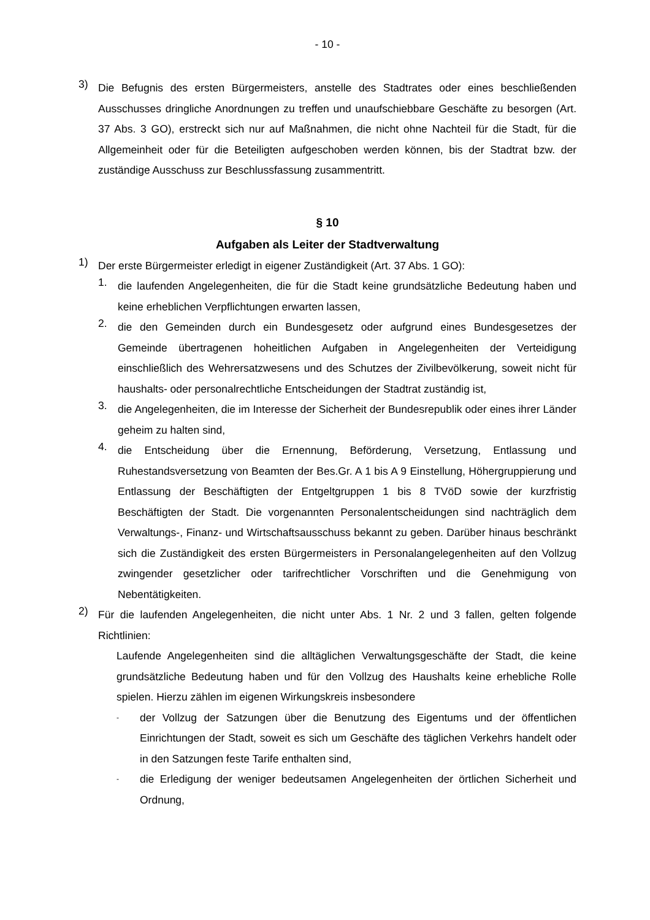- 10 -
3)
Die Befugnis des ersten Bürgermeisters, anstelle des Stadtrates oder eines beschließen­den Ausschusses dringliche Anordnungen zu treffen und unaufschiebbare Geschäfte zu besorgen (Art. 37 Abs. 3 GO), erstreckt sich nur auf Maßnahmen, die nicht ohne Nachteil für die Stadt, für die Allgemeinheit oder für die Beteiligten aufgeschoben werden können, bis der Stadtrat bzw. der zuständige Ausschuss zur Beschlussfassung zusammentritt.
§ 10
Aufgaben als Leiter der Stadtverwaltung
1)
Der erste Bürgermeister erledigt in eigener Zuständigkeit (Art. 37 Abs. 1 GO):
1.
die laufenden Angelegenheiten, die für die Stadt keine grundsätzliche Bedeutung ha­ben und keine erheblichen Verpflichtungen erwarten lassen,
2.
die den Gemeinden durch ein Bundesgesetz oder aufgrund eines Bundesgesetzes der Gemeinde übertragenen hoheitlichen Aufgaben in Angelegenheiten der Verteidi­gung einschließlich des Wehrersatzwesens und des Schutzes der Zivilbevölkerung, soweit nicht für haushalts- oder personalrechtliche Entscheidungen der Stadtrat zu­ständig ist,
3.
die Angelegenheiten, die im Interesse der Sicherheit der Bundesrepublik oder eines ihrer Länder geheim zu halten sind,
4.
die Entscheidung über die Ernennung, Beförderung, Versetzung, Entlassung und Ruhestandsversetzung von Beamten der Bes.Gr. A 1 bis A 9 Einstellung, Höhergrup­pierung und Entlassung der Beschäftigten der Entgeltgruppen 1 bis 8 TVöD sowie der kurzfristig Beschäftigten der Stadt. Die vorgenannten Personalentscheidungen sind nachträglich dem Verwaltungs-, Finanz- und Wirtschaftsausschuss bekannt zu geben. Darüber hinaus beschränkt sich die Zuständigkeit des ersten Bürgermeisters in Personalangelegenheiten auf den Vollzug zwingender gesetzlicher oder tarifrecht­licher Vorschriften und die Genehmigung von Nebentätigkeiten.
2)
Für die laufenden Angelegenheiten, die nicht unter Abs. 1 Nr. 2 und 3 fallen, gelten fol­gende Richtlinien:
Laufende Angelegenheiten sind die alltäglichen Verwaltungsgeschäfte der Stadt, die keine grundsätzliche Bedeutung haben und für den Vollzug des Haushalts keine er­hebliche Rolle spielen. Hierzu zählen im eigenen Wirkungskreis insbesondere
-
der Vollzug der Satzungen über die Benutzung des Eigentums und der öffentli­chen Einrichtungen der Stadt, soweit es sich um Geschäfte des täglichen Ver­kehrs handelt oder in den Satzungen feste Tarife enthalten sind,
-
die Erledigung der weniger bedeutsamen Angelegenheiten der örtlichen Sicher­heit und Ordnung,